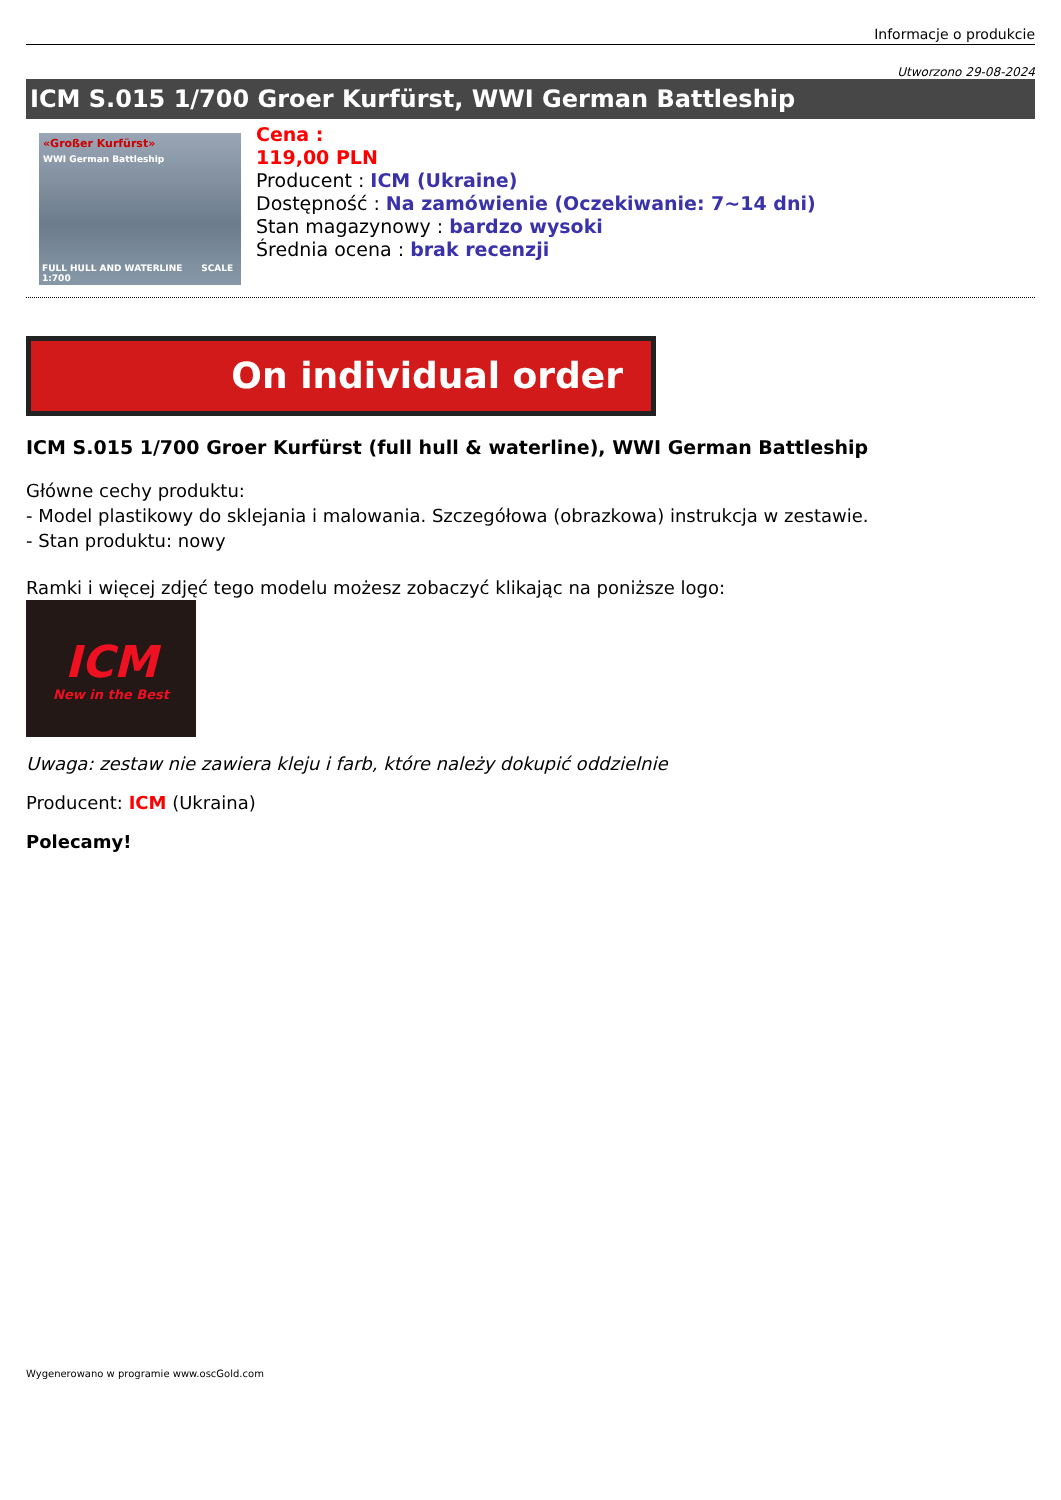Informacje o produkcie
Utworzono 29-08-2024
ICM S.015 1/700 Groer Kurfürst, WWI German Battleship
«Großer Kurfürst»
WWI German Battleship
FULL HULL AND WATERLINE SCALE 1:700
Cena :
119,00 PLN
Producent : ICM (Ukraine)
Dostępność : Na zamówienie (Oczekiwanie: 7~14 dni)
Stan magazynowy : bardzo wysoki
Średnia ocena : brak recenzji
On individual order
ICM S.015 1/700 Groer Kurfürst (full hull & waterline), WWI German Battleship
Główne cechy produktu:
- Model plastikowy do sklejania i malowania. Szczegółowa (obrazkowa) instrukcja w zestawie.
- Stan produktu: nowy
Ramki i więcej zdjęć tego modelu możesz zobaczyć klikając na poniższe logo:
ICM
New in the Best
Uwaga: zestaw nie zawiera kleju i farb, które należy dokupić oddzielnie
Producent: ICM (Ukraina)
Polecamy!
Wygenerowano w programie www.oscGold.com